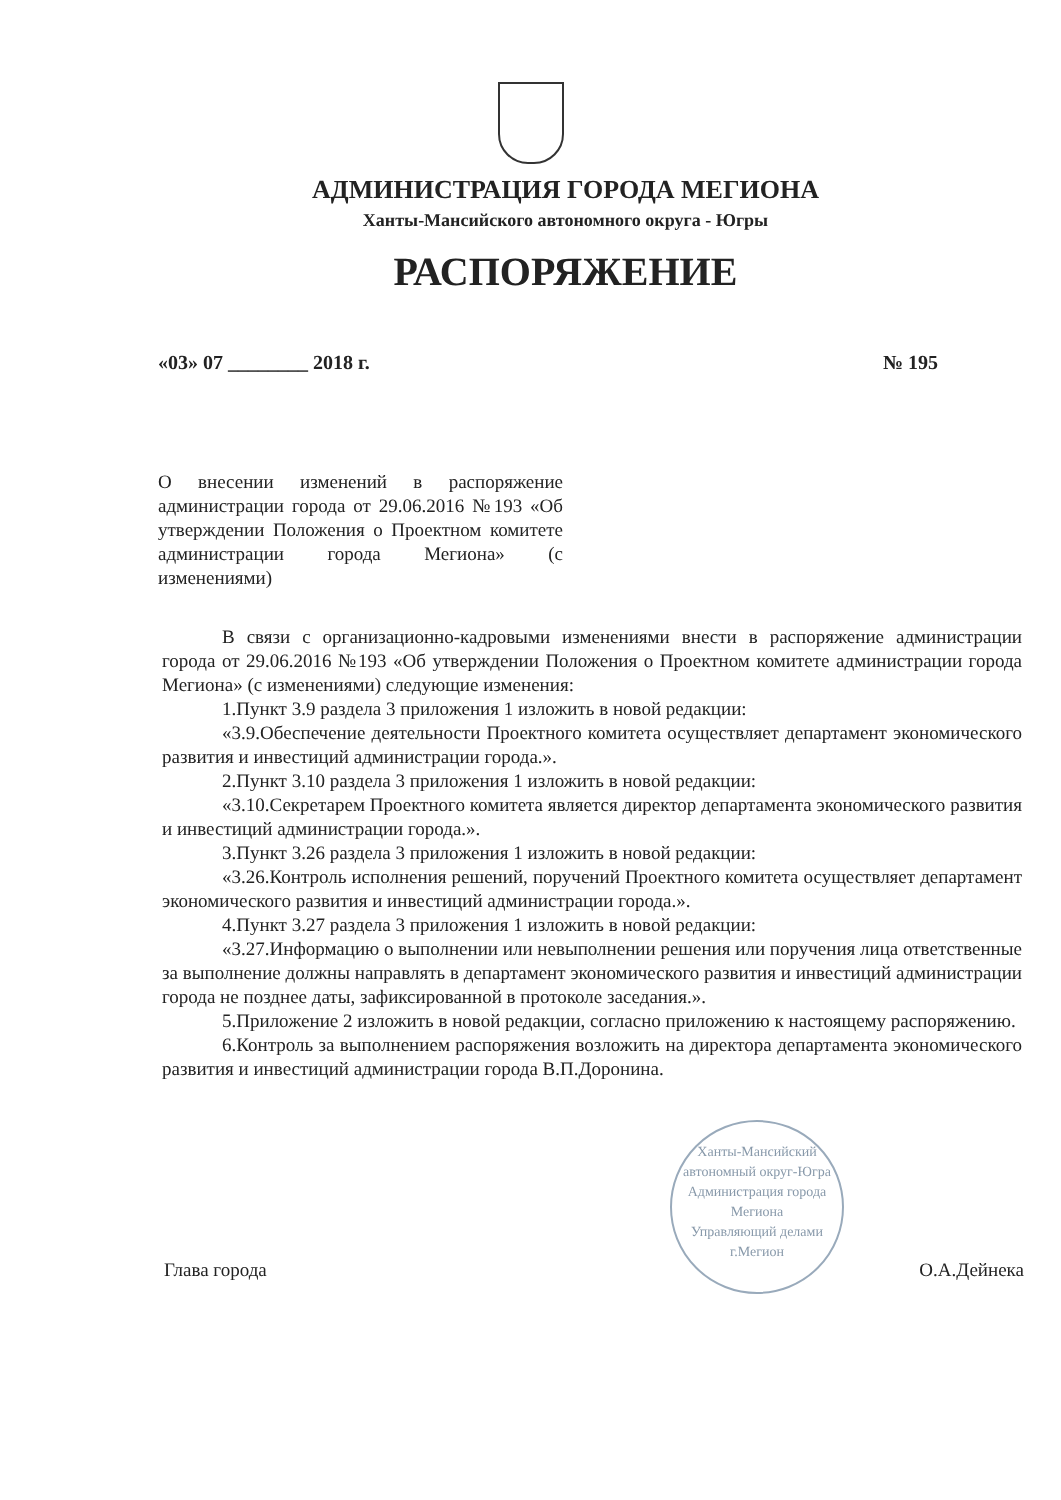АДМИНИСТРАЦИЯ ГОРОДА МЕГИОНА
Ханты-Мансийского автономного округа - Югры
РАСПОРЯЖЕНИЕ
«03» 07 ________ 2018 г. № 195
О внесении изменений в распоряжение администрации города от 29.06.2016 №193 «Об утверждении Положения о Проектном комитете администрации города Мегиона» (с изменениями)
В связи с организационно-кадровыми изменениями внести в распоряжение администрации города от 29.06.2016 №193 «Об утверждении Положения о Проектном комитете администрации города Мегиона» (с изменениями) следующие изменения:
1.Пункт 3.9 раздела 3 приложения 1 изложить в новой редакции:
«3.9.Обеспечение деятельности Проектного комитета осуществляет департамент экономического развития и инвестиций администрации города.».
2.Пункт 3.10 раздела 3 приложения 1 изложить в новой редакции:
«3.10.Секретарем Проектного комитета является директор департамента экономического развития и инвестиций администрации города.».
3.Пункт 3.26 раздела 3 приложения 1 изложить в новой редакции:
«3.26.Контроль исполнения решений, поручений Проектного комитета осуществляет департамент экономического развития и инвестиций администрации города.».
4.Пункт 3.27 раздела 3 приложения 1 изложить в новой редакции:
«3.27.Информацию о выполнении или невыполнении решения или поручения лица ответственные за выполнение должны направлять в департамент экономического развития и инвестиций администрации города не позднее даты, зафиксированной в протоколе заседания.».
5.Приложение 2 изложить в новой редакции, согласно приложению к настоящему распоряжению.
6.Контроль за выполнением распоряжения возложить на директора департамента экономического развития и инвестиций администрации города В.П.Доронина.
Ханты-Мансийский автономный округ-Югра
Администрация города Мегиона
Управляющий делами
г.Мегион
Глава города О.А.Дейнека